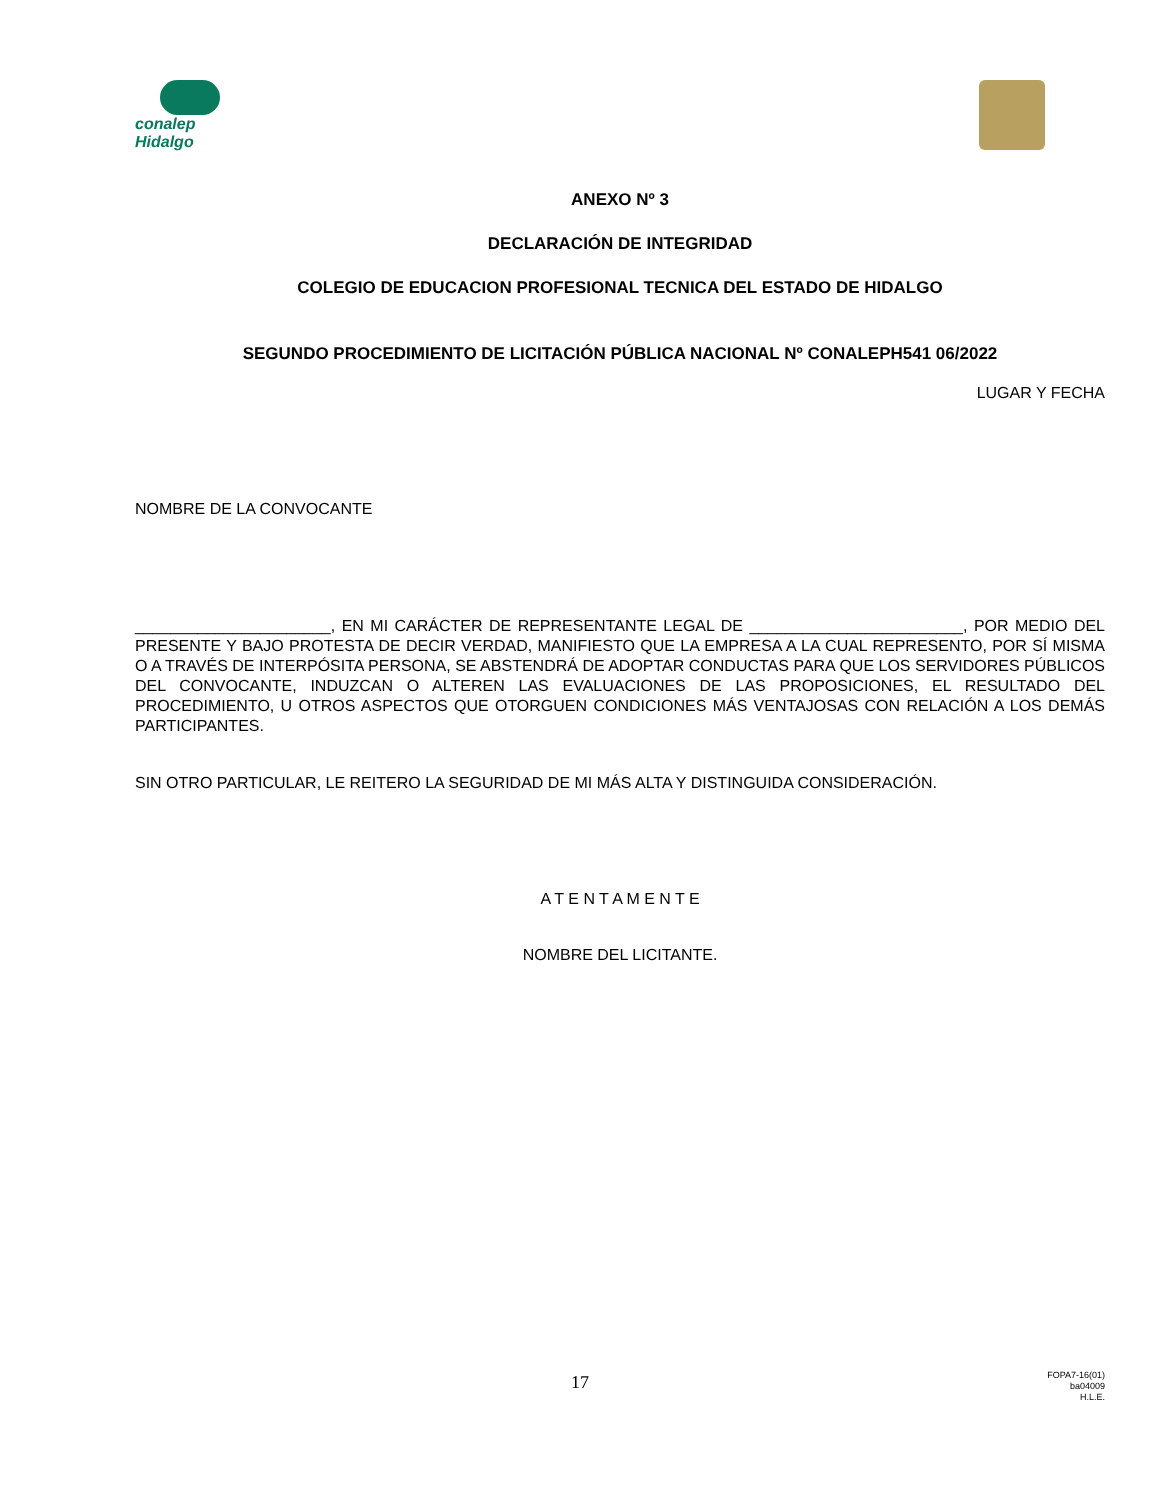conalep
Hidalgo
ANEXO Nº 3
DECLARACIÓN DE INTEGRIDAD
COLEGIO DE EDUCACION PROFESIONAL TECNICA DEL ESTADO DE HIDALGO
SEGUNDO PROCEDIMIENTO DE LICITACIÓN PÚBLICA NACIONAL Nº CONALEPH541 06/2022
LUGAR Y FECHA
NOMBRE DE LA CONVOCANTE
______________________, EN MI CARÁCTER DE REPRESENTANTE LEGAL DE ________________________, POR MEDIO DEL PRESENTE Y BAJO PROTESTA DE DECIR VERDAD, MANIFIESTO QUE LA EMPRESA A LA CUAL REPRESENTO, POR SÍ MISMA O A TRAVÉS DE INTERPÓSITA PERSONA, SE ABSTENDRÁ DE ADOPTAR CONDUCTAS PARA QUE LOS SERVIDORES PÚBLICOS DEL CONVOCANTE, INDUZCAN O ALTEREN LAS EVALUACIONES DE LAS PROPOSICIONES, EL RESULTADO DEL PROCEDIMIENTO, U OTROS ASPECTOS QUE OTORGUEN CONDICIONES MÁS VENTAJOSAS CON RELACIÓN A LOS DEMÁS PARTICIPANTES.
SIN OTRO PARTICULAR, LE REITERO LA SEGURIDAD DE MI MÁS ALTA Y DISTINGUIDA CONSIDERACIÓN.
A T E N T A M E N T E
NOMBRE DEL LICITANTE.
17
FOPA7-16(01)
ba04009
H.L.E.